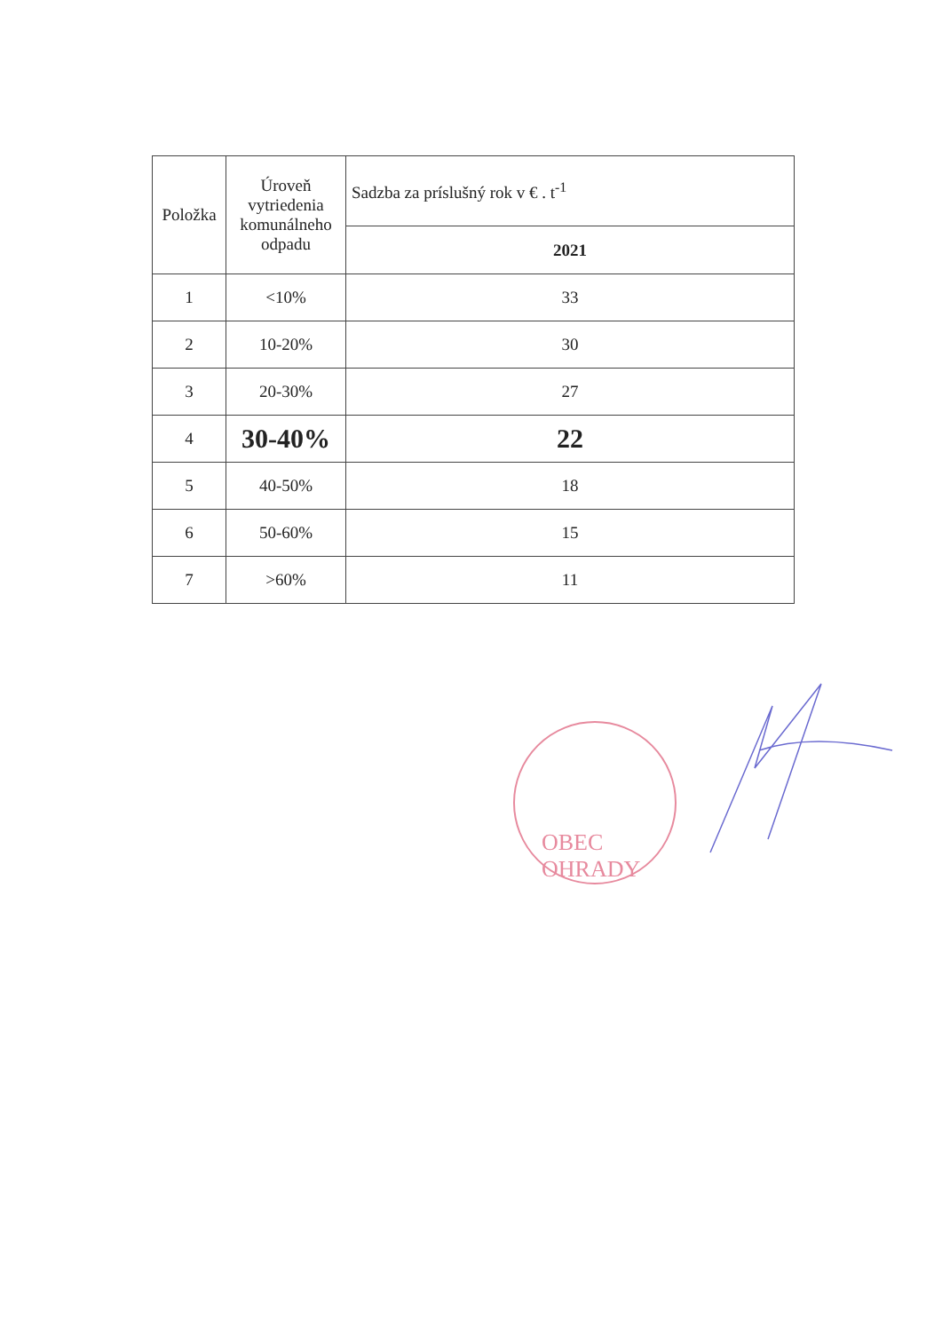| Položka | Úroveň vytriedenia komunálneho odpadu | Sadzba za príslušný rok v € . t<sup>-1</sup> |
| --- | --- | --- |
| | | 2021 |
| 1 | <10% | 33 |
| 2 | 10-20% | 30 |
| 3 | 20-30% | 27 |
| 4 | 30-40% | 22 |
| 5 | 40-50% | 18 |
| 6 | 50-60% | 15 |
| 7 | >60% | 11 |
OBEC OHRADY